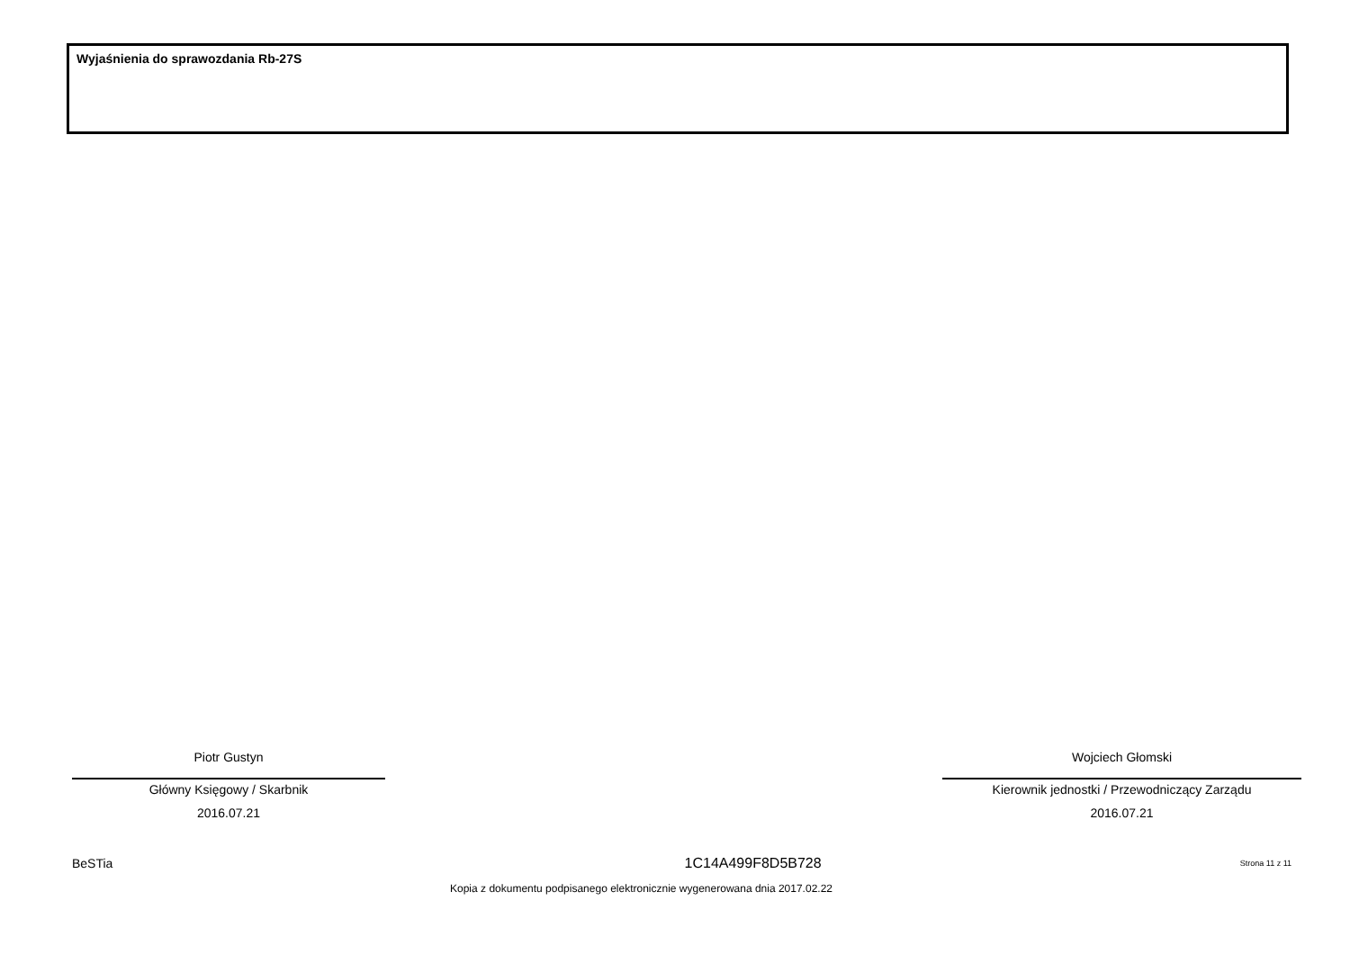Wyjaśnienia do sprawozdania Rb-27S
Piotr Gustyn
Główny Księgowy / Skarbnik
2016.07.21
Wojciech Głomski
Kierownik jednostki / Przewodniczący Zarządu
2016.07.21
BeSTia 1C14A499F8D5B728 Strona 11 z 11
Kopia z dokumentu podpisanego elektronicznie wygenerowana dnia 2017.02.22